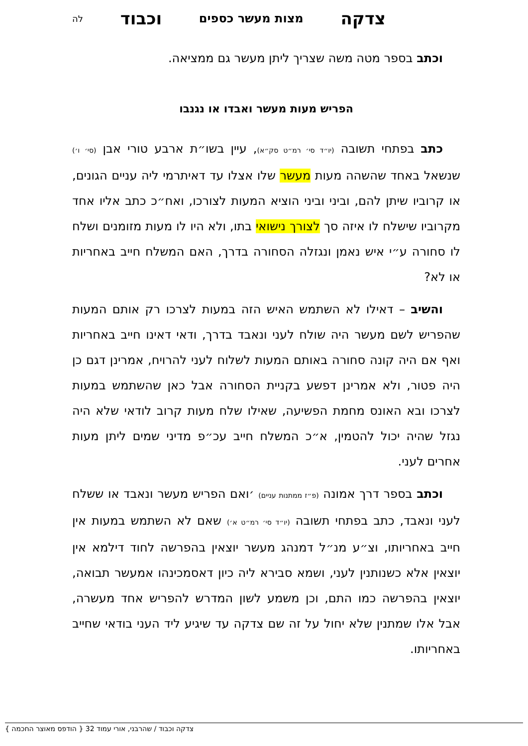צדקה מצות מעשר כספים וכבוד לה
וכתב בספר מטה משה שצריך ליתן מעשר גם ממציאה.
הפריש מעות מעשר ואבדו או נגנבו
כתב בפתחי תשובה (יו״ד סי׳ רמ״ט סק״א), עיין בשו״ת ארבע טורי אבן (סי׳ ו׳) שנשאל באחד שהשהה מעות מעשר שלו אצלו עד דאיתרמי ליה עניים הגונים, או קרוביו שיתן להם, וביני וביני הוציא המעות לצורכו, ואח״כ כתב אליו אחד מקרוביו שישלח לו איזה סך לצורך נישואי בתו, ולא היו לו מעות מזומנים ושלח לו סחורה ע״י איש נאמן ונגזלה הסחורה בדרך, האם המשלח חייב באחריות או לא?
והשיב – דאילו לא השתמש האיש הזה במעות לצרכו רק אותם המעות שהפריש לשם מעשר היה שולח לעני ונאבד בדרך, ודאי דאינו חייב באחריות ואף אם היה קונה סחורה באותם המעות לשלוח לעני להרויח, אמרינן דגם כן היה פטור, ולא אמרינן דפשע בקניית הסחורה אבל כאן שהשתמש במעות לצרכו ובא האונס מחמת הפשיעה, שאילו שלח מעות קרוב לודאי שלא היה נגזל שהיה יכול להטמין, א״כ המשלח חייב עכ״פ מדיני שמים ליתן מעות אחרים לעני.
וכתב בספר דרך אמונה (פ״ז ממתנות עניים) ׳ואם הפריש מעשר ונאבד או ששלח לעני ונאבד, כתב בפתחי תשובה (יו״ד סי׳ רמ״ט א׳) שאם לא השתמש במעות אין חייב באחריותו, וצ״ע מנ״ל דמנהג מעשר יוצאין בהפרשה לחוד דילמא אין יוצאין אלא כשנותנין לעני, ושמא סבירא ליה כיון דאסמכינהו אמעשר תבואה, יוצאין בהפרשה כמו התם, וכן משמע לשון המדרש להפריש אחד מעשרה, אבל אלו שמתנין שלא יחול על זה שם צדקה עד שיגיע ליד העני בודאי שחייב באחריותו.
צדקה וכבוד / שהרבני, אורי עמוד 32 { הודפס מאוצר החכמה }